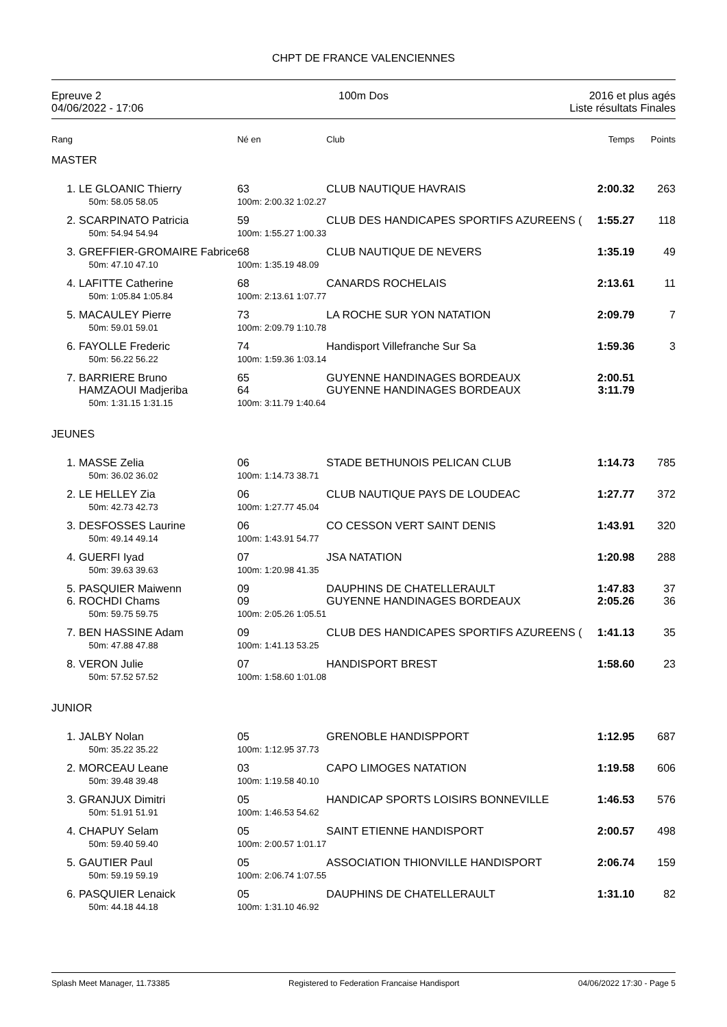CHPT DE FRANCE VALENCIENNES
Epreuve 2
04/06/2022 - 17:06
100m Dos 2016 et plus agés
Liste résultats Finales
| Rang | | Né en | Club | Temps | Points |
| MASTER | | | | | |
| 1. | LE GLOANIC Thierry 50m: 58.05 58.05 | 63 100m: 2:00.32 1:02.27 | CLUB NAUTIQUE HAVRAIS | 2:00.32 | 263 |
| 2. | SCARPINATO Patricia 50m: 54.94 54.94 | 59 100m: 1:55.27 1:00.33 | CLUB DES HANDICAPES SPORTIFS AZUREENS ( | 1:55.27 | 118 |
| 3. | GREFFIER-GROMAIRE Fabrice 50m: 47.10 47.10 | 68 100m: 1:35.19 48.09 | CLUB NAUTIQUE DE NEVERS | 1:35.19 | 49 |
| 4. | LAFITTE Catherine 50m: 1:05.84 1:05.84 | 68 100m: 2:13.61 1:07.77 | CANARDS ROCHELAIS | 2:13.61 | 11 |
| 5. | MACAULEY Pierre 50m: 59.01 59.01 | 73 100m: 2:09.79 1:10.78 | LA ROCHE SUR YON NATATION | 2:09.79 | 7 |
| 6. | FAYOLLE Frederic 50m: 56.22 56.22 | 74 100m: 1:59.36 1:03.14 | Handisport Villefranche Sur Sa | 1:59.36 | 3 |
| 7. | BARRIERE Bruno HAMZAOUI Madjeriba 50m: 1:31.15 1:31.15 | 65 64 100m: 3:11.79 1:40.64 | GUYENNE HANDINAGES BORDEAUX GUYENNE HANDINAGES BORDEAUX | 2:00.51 3:11.79 | |
| JEUNES | | | | | |
| 1. | MASSE Zelia 50m: 36.02 36.02 | 06 100m: 1:14.73 38.71 | STADE BETHUNOIS PELICAN CLUB | 1:14.73 | 785 |
| 2. | LE HELLEY Zia 50m: 42.73 42.73 | 06 100m: 1:27.77 45.04 | CLUB NAUTIQUE PAYS DE LOUDEAC | 1:27.77 | 372 |
| 3. | DESFOSSES Laurine 50m: 49.14 49.14 | 06 100m: 1:43.91 54.77 | CO CESSON VERT SAINT DENIS | 1:43.91 | 320 |
| 4. | GUERFI Iyad 50m: 39.63 39.63 | 07 100m: 1:20.98 41.35 | JSA NATATION | 1:20.98 | 288 |
| 5. 6. | PASQUIER Maiwenn ROCHDI Chams 50m: 59.75 59.75 | 09 09 100m: 2:05.26 1:05.51 | DAUPHINS DE CHATELLERAULT GUYENNE HANDINAGES BORDEAUX | 1:47.83 2:05.26 | 37 36 |
| 7. | BEN HASSINE Adam 50m: 47.88 47.88 | 09 100m: 1:41.13 53.25 | CLUB DES HANDICAPES SPORTIFS AZUREENS ( | 1:41.13 | 35 |
| 8. | VERON Julie 50m: 57.52 57.52 | 07 100m: 1:58.60 1:01.08 | HANDISPORT BREST | 1:58.60 | 23 |
| JUNIOR | | | | | |
| 1. | JALBY Nolan 50m: 35.22 35.22 | 05 100m: 1:12.95 37.73 | GRENOBLE HANDISPPORT | 1:12.95 | 687 |
| 2. | MORCEAU Leane 50m: 39.48 39.48 | 03 100m: 1:19.58 40.10 | CAPO LIMOGES NATATION | 1:19.58 | 606 |
| 3. | GRANJUX Dimitri 50m: 51.91 51.91 | 05 100m: 1:46.53 54.62 | HANDICAP SPORTS LOISIRS BONNEVILLE | 1:46.53 | 576 |
| 4. | CHAPUY Selam 50m: 59.40 59.40 | 05 100m: 2:00.57 1:01.17 | SAINT ETIENNE HANDISPORT | 2:00.57 | 498 |
| 5. | GAUTIER Paul 50m: 59.19 59.19 | 05 100m: 2:06.74 1:07.55 | ASSOCIATION THIONVILLE HANDISPORT | 2:06.74 | 159 |
| 6. | PASQUIER Lenaick 50m: 44.18 44.18 | 05 100m: 1:31.10 46.92 | DAUPHINS DE CHATELLERAULT | 1:31.10 | 82 |
Splash Meet Manager, 11.73385 Registered to Federation Francaise Handisport 04/06/2022 17:30 - Page 5